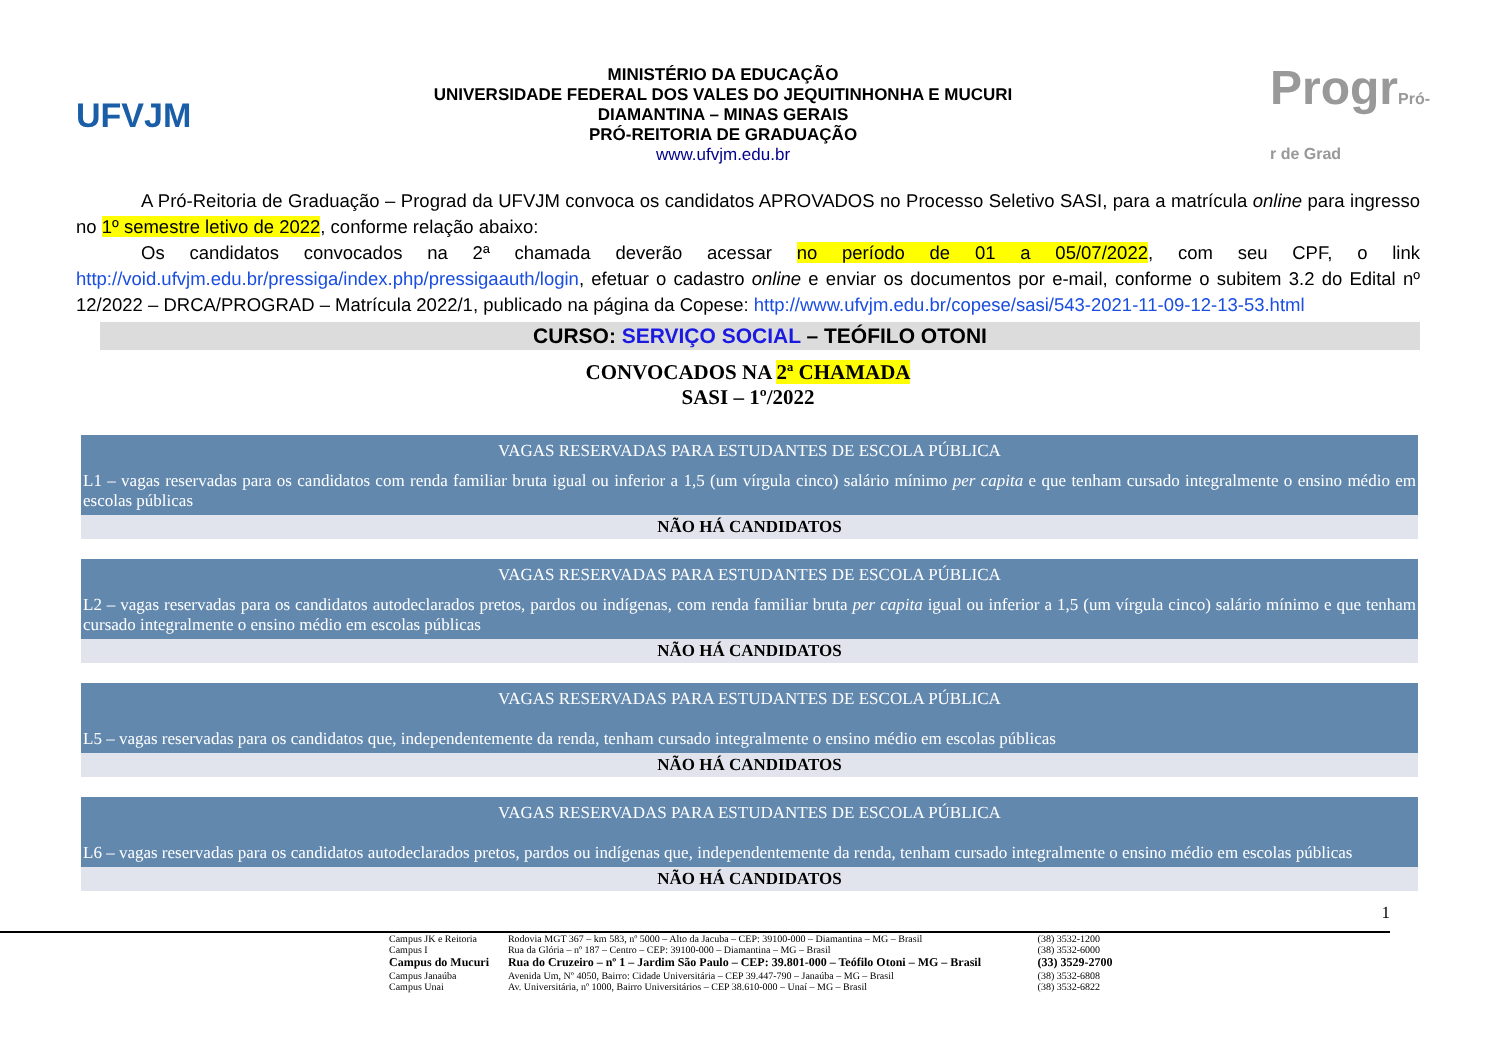UFVJM
MINISTÉRIO DA EDUCAÇÃO
UNIVERSIDADE FEDERAL DOS VALES DO JEQUITINHONHA E MUCURI
DIAMANTINA – MINAS GERAIS
PRÓ-REITORIA DE GRADUAÇÃO
www.ufvjm.edu.br
ProgrPró-r de Grad
A Pró-Reitoria de Graduação – Prograd da UFVJM convoca os candidatos APROVADOS no Processo Seletivo SASI, para a matrícula online para ingresso no 1º semestre letivo de 2022, conforme relação abaixo:
Os candidatos convocados na 2ª chamada deverão acessar no período de 01 a 05/07/2022, com seu CPF, o link http://void.ufvjm.edu.br/pressiga/index.php/pressigaauth/login, efetuar o cadastro online e enviar os documentos por e-mail, conforme o subitem 3.2 do Edital nº 12/2022 – DRCA/PROGRAD – Matrícula 2022/1, publicado na página da Copese: http://www.ufvjm.edu.br/copese/sasi/543-2021-11-09-12-13-53.html
CURSO: SERVIÇO SOCIAL – TEÓFILO OTONI
CONVOCADOS NA 2ª CHAMADA
SASI – 1º/2022
| VAGAS RESERVADAS PARA ESTUDANTES DE ESCOLA PÚBLICA |
| L1 – vagas reservadas para os candidatos com renda familiar bruta igual ou inferior a 1,5 (um vírgula cinco) salário mínimo per capita e que tenham cursado integralmente o ensino médio em escolas públicas |
| NÃO HÁ CANDIDATOS |
| VAGAS RESERVADAS PARA ESTUDANTES DE ESCOLA PÚBLICA |
| L2 – vagas reservadas para os candidatos autodeclarados pretos, pardos ou indígenas, com renda familiar bruta per capita igual ou inferior a 1,5 (um vírgula cinco) salário mínimo e que tenham cursado integralmente o ensino médio em escolas públicas |
| NÃO HÁ CANDIDATOS |
| VAGAS RESERVADAS PARA ESTUDANTES DE ESCOLA PÚBLICA |
| L5 – vagas reservadas para os candidatos que, independentemente da renda, tenham cursado integralmente o ensino médio em escolas públicas |
| NÃO HÁ CANDIDATOS |
| VAGAS RESERVADAS PARA ESTUDANTES DE ESCOLA PÚBLICA |
| L6 – vagas reservadas para os candidatos autodeclarados pretos, pardos ou indígenas que, independentemente da renda, tenham cursado integralmente o ensino médio em escolas públicas |
| NÃO HÁ CANDIDATOS |
1
| Campus JK e Reitoria | Rodovia MGT 367 – km 583, nº 5000 – Alto da Jacuba – CEP: 39100-000 – Diamantina – MG – Brasil | (38) 3532-1200 |
| Campus I | Rua da Glória – nº 187 – Centro – CEP: 39100-000 – Diamantina – MG – Brasil | (38) 3532-6000 |
| Campus do Mucuri | Rua do Cruzeiro – nº 1 – Jardim São Paulo – CEP: 39.801-000 – Teófilo Otoni – MG – Brasil | (33) 3529-2700 |
| Campus Janaúba | Avenida Um, Nº 4050, Bairro: Cidade Universitária – CEP 39.447-790 – Janaúba – MG – Brasil | (38) 3532-6808 |
| Campus Unai | Av. Universitária, nº 1000, Bairro Universitários – CEP 38.610-000 – Unaí – MG – Brasil | (38) 3532-6822 |